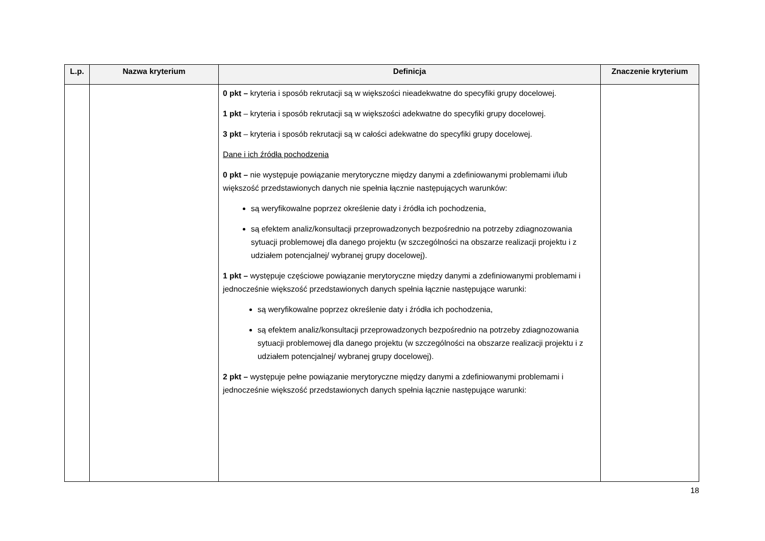| L.p. | Nazwa kryterium | Definicja | Znaczenie kryterium |
| --- | --- | --- | --- |
| | | 0 pkt – kryteria i sposób rekrutacji są w większości nieadekwatne do specyfiki grupy docelowej. 1 pkt – kryteria i sposób rekrutacji są w większości adekwatne do specyfiki grupy docelowej. 3 pkt – kryteria i sposób rekrutacji są w całości adekwatne do specyfiki grupy docelowej. Dane i ich źródła pochodzenia 0 pkt – nie występuje powiązanie merytoryczne między danymi a zdefiniowanymi problemami i/lub większość przedstawionych danych nie spełnia łącznie następujących warunków: są weryfikowalne poprzez określenie daty i źródła ich pochodzenia, są efektem analiz/konsultacji przeprowadzonych bezpośrednio na potrzeby zdiagnozowania sytuacji problemowej dla danego projektu (w szczególności na obszarze realizacji projektu i z udziałem potencjalnej/ wybranej grupy docelowej). 1 pkt – występuje częściowe powiązanie merytoryczne między danymi a zdefiniowanymi problemami i jednocześnie większość przedstawionych danych spełnia łącznie następujące warunki: są weryfikowalne poprzez określenie daty i źródła ich pochodzenia, są efektem analiz/konsultacji przeprowadzonych bezpośrednio na potrzeby zdiagnozowania sytuacji problemowej dla danego projektu (w szczególności na obszarze realizacji projektu i z udziałem potencjalnej/ wybranej grupy docelowej). 2 pkt – występuje pełne powiązanie merytoryczne między danymi a zdefiniowanymi problemami i jednocześnie większość przedstawionych danych spełnia łącznie następujące warunki: | |
18